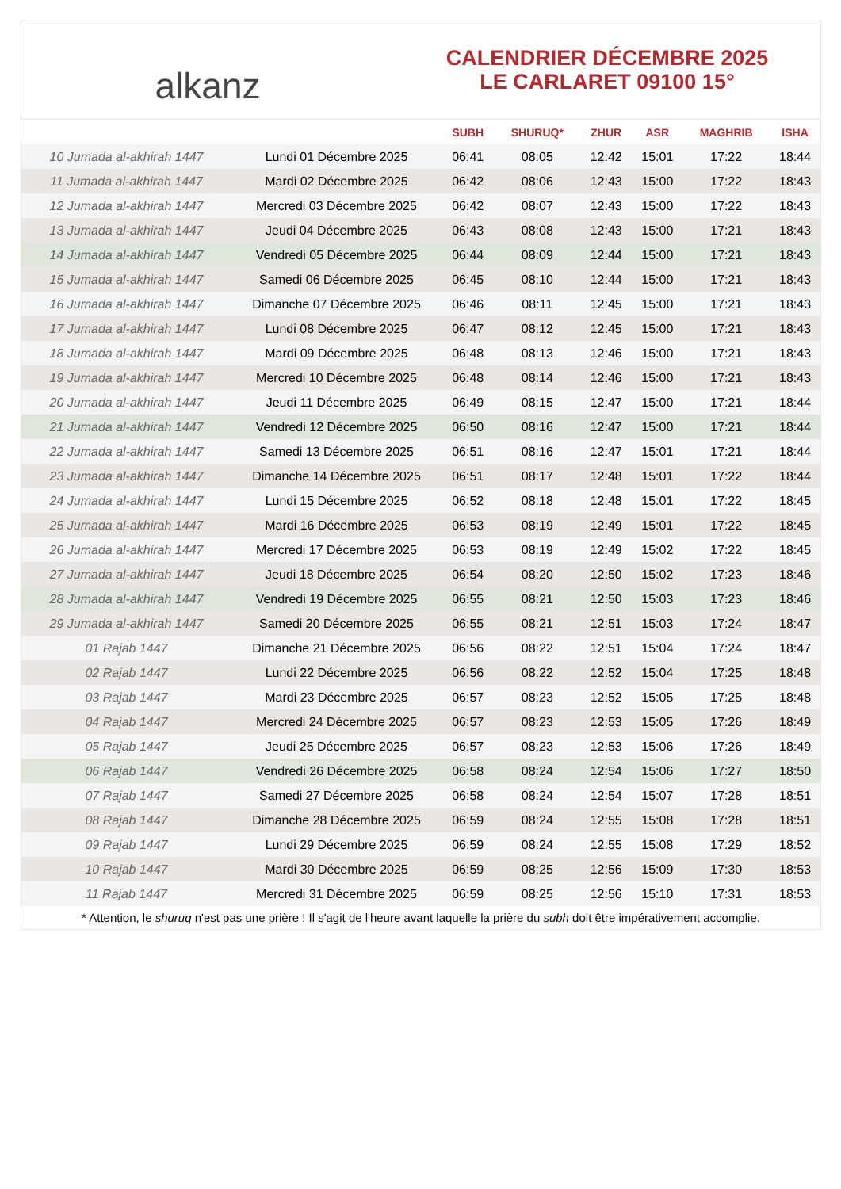alkanz
CALENDRIER DÉCEMBRE 2025
LE CARLARET 09100 15°
| | | SUBH | SHURUQ* | ZHUR | ASR | MAGHRIB | ISHA |
| --- | --- | --- | --- | --- | --- | --- | --- |
| 10 Jumada al-akhirah 1447 | Lundi 01 Décembre 2025 | 06:41 | 08:05 | 12:42 | 15:01 | 17:22 | 18:44 |
| 11 Jumada al-akhirah 1447 | Mardi 02 Décembre 2025 | 06:42 | 08:06 | 12:43 | 15:00 | 17:22 | 18:43 |
| 12 Jumada al-akhirah 1447 | Mercredi 03 Décembre 2025 | 06:42 | 08:07 | 12:43 | 15:00 | 17:22 | 18:43 |
| 13 Jumada al-akhirah 1447 | Jeudi 04 Décembre 2025 | 06:43 | 08:08 | 12:43 | 15:00 | 17:21 | 18:43 |
| 14 Jumada al-akhirah 1447 | Vendredi 05 Décembre 2025 | 06:44 | 08:09 | 12:44 | 15:00 | 17:21 | 18:43 |
| 15 Jumada al-akhirah 1447 | Samedi 06 Décembre 2025 | 06:45 | 08:10 | 12:44 | 15:00 | 17:21 | 18:43 |
| 16 Jumada al-akhirah 1447 | Dimanche 07 Décembre 2025 | 06:46 | 08:11 | 12:45 | 15:00 | 17:21 | 18:43 |
| 17 Jumada al-akhirah 1447 | Lundi 08 Décembre 2025 | 06:47 | 08:12 | 12:45 | 15:00 | 17:21 | 18:43 |
| 18 Jumada al-akhirah 1447 | Mardi 09 Décembre 2025 | 06:48 | 08:13 | 12:46 | 15:00 | 17:21 | 18:43 |
| 19 Jumada al-akhirah 1447 | Mercredi 10 Décembre 2025 | 06:48 | 08:14 | 12:46 | 15:00 | 17:21 | 18:43 |
| 20 Jumada al-akhirah 1447 | Jeudi 11 Décembre 2025 | 06:49 | 08:15 | 12:47 | 15:00 | 17:21 | 18:44 |
| 21 Jumada al-akhirah 1447 | Vendredi 12 Décembre 2025 | 06:50 | 08:16 | 12:47 | 15:00 | 17:21 | 18:44 |
| 22 Jumada al-akhirah 1447 | Samedi 13 Décembre 2025 | 06:51 | 08:16 | 12:47 | 15:01 | 17:21 | 18:44 |
| 23 Jumada al-akhirah 1447 | Dimanche 14 Décembre 2025 | 06:51 | 08:17 | 12:48 | 15:01 | 17:22 | 18:44 |
| 24 Jumada al-akhirah 1447 | Lundi 15 Décembre 2025 | 06:52 | 08:18 | 12:48 | 15:01 | 17:22 | 18:45 |
| 25 Jumada al-akhirah 1447 | Mardi 16 Décembre 2025 | 06:53 | 08:19 | 12:49 | 15:01 | 17:22 | 18:45 |
| 26 Jumada al-akhirah 1447 | Mercredi 17 Décembre 2025 | 06:53 | 08:19 | 12:49 | 15:02 | 17:22 | 18:45 |
| 27 Jumada al-akhirah 1447 | Jeudi 18 Décembre 2025 | 06:54 | 08:20 | 12:50 | 15:02 | 17:23 | 18:46 |
| 28 Jumada al-akhirah 1447 | Vendredi 19 Décembre 2025 | 06:55 | 08:21 | 12:50 | 15:03 | 17:23 | 18:46 |
| 29 Jumada al-akhirah 1447 | Samedi 20 Décembre 2025 | 06:55 | 08:21 | 12:51 | 15:03 | 17:24 | 18:47 |
| 01 Rajab 1447 | Dimanche 21 Décembre 2025 | 06:56 | 08:22 | 12:51 | 15:04 | 17:24 | 18:47 |
| 02 Rajab 1447 | Lundi 22 Décembre 2025 | 06:56 | 08:22 | 12:52 | 15:04 | 17:25 | 18:48 |
| 03 Rajab 1447 | Mardi 23 Décembre 2025 | 06:57 | 08:23 | 12:52 | 15:05 | 17:25 | 18:48 |
| 04 Rajab 1447 | Mercredi 24 Décembre 2025 | 06:57 | 08:23 | 12:53 | 15:05 | 17:26 | 18:49 |
| 05 Rajab 1447 | Jeudi 25 Décembre 2025 | 06:57 | 08:23 | 12:53 | 15:06 | 17:26 | 18:49 |
| 06 Rajab 1447 | Vendredi 26 Décembre 2025 | 06:58 | 08:24 | 12:54 | 15:06 | 17:27 | 18:50 |
| 07 Rajab 1447 | Samedi 27 Décembre 2025 | 06:58 | 08:24 | 12:54 | 15:07 | 17:28 | 18:51 |
| 08 Rajab 1447 | Dimanche 28 Décembre 2025 | 06:59 | 08:24 | 12:55 | 15:08 | 17:28 | 18:51 |
| 09 Rajab 1447 | Lundi 29 Décembre 2025 | 06:59 | 08:24 | 12:55 | 15:08 | 17:29 | 18:52 |
| 10 Rajab 1447 | Mardi 30 Décembre 2025 | 06:59 | 08:25 | 12:56 | 15:09 | 17:30 | 18:53 |
| 11 Rajab 1447 | Mercredi 31 Décembre 2025 | 06:59 | 08:25 | 12:56 | 15:10 | 17:31 | 18:53 |
* Attention, le shuruq n'est pas une prière ! Il s'agit de l'heure avant laquelle la prière du subh doit être impérativement accomplie.